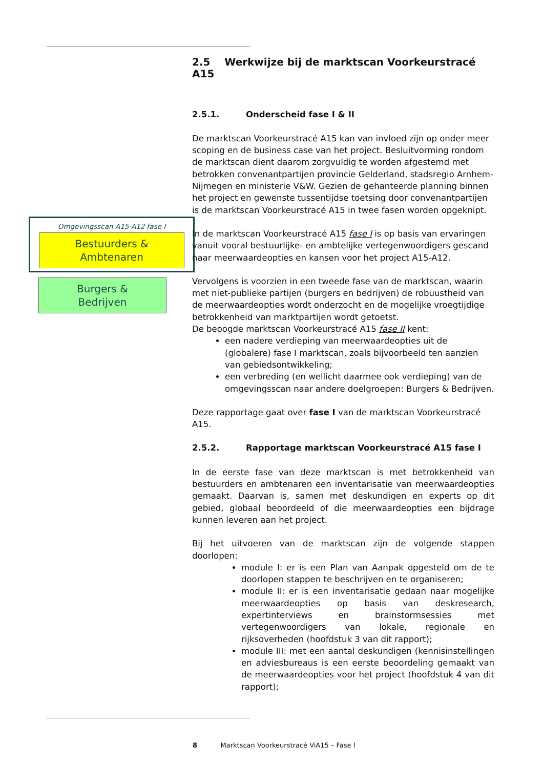Omgevingsscan A15-A12 fase I
Bestuurders &
Ambtenaren
Burgers &
Bedrijven
2.5 Werkwijze bij de marktscan Voorkeurstracé A15
2.5.1. Onderscheid fase I & II
De marktscan Voorkeurstracé A15 kan van invloed zijn op onder meer scoping en de business case van het project. Besluitvorming rondom de marktscan dient daarom zorgvuldig te worden afgestemd met betrokken convenantpartijen provincie Gelderland, stadsregio Arnhem-Nijmegen en ministerie V&W. Gezien de gehanteerde planning binnen het project en gewenste tussentijdse toetsing door convenantpartijen is de marktscan Voorkeurstracé A15 in twee fasen worden opgeknipt.
In de marktscan Voorkeurstracé A15 fase I is op basis van ervaringen vanuit vooral bestuurlijke- en ambtelijke vertegenwoordigers gescand naar meerwaardeopties en kansen voor het project A15-A12.
Vervolgens is voorzien in een tweede fase van de marktscan, waarin met niet-publieke partijen (burgers en bedrijven) de robuustheid van de meerwaardeopties wordt onderzocht en de mogelijke vroegtijdige betrokkenheid van marktpartijen wordt getoetst.
De beoogde marktscan Voorkeurstracé A15 fase II kent:
een nadere verdieping van meerwaardeopties uit de (globalere) fase I marktscan, zoals bijvoorbeeld ten aanzien van gebiedsontwikkeling;
een verbreding (en wellicht daarmee ook verdieping) van de omgevingsscan naar andere doelgroepen: Burgers & Bedrijven.
Deze rapportage gaat over fase I van de marktscan Voorkeurstracé A15.
2.5.2. Rapportage marktscan Voorkeurstracé A15 fase I
In de eerste fase van deze marktscan is met betrokkenheid van bestuurders en ambtenaren een inventarisatie van meerwaardeopties gemaakt. Daarvan is, samen met deskundigen en experts op dit gebied, globaal beoordeeld of die meerwaardeopties een bijdrage kunnen leveren aan het project.
Bij het uitvoeren van de marktscan zijn de volgende stappen doorlopen:
module I: er is een Plan van Aanpak opgesteld om de te doorlopen stappen te beschrijven en te organiseren;
module II: er is een inventarisatie gedaan naar mogelijke meerwaardeopties op basis van deskresearch, expertinterviews en brainstormsessies met vertegenwoordigers van lokale, regionale en rijksoverheden (hoofdstuk 3 van dit rapport);
module III: met een aantal deskundigen (kennisinstellingen en adviesbureaus is een eerste beoordeling gemaakt van de meerwaardeopties voor het project (hoofdstuk 4 van dit rapport);
8 Marktscan Voorkeurstracé ViA15 – Fase I